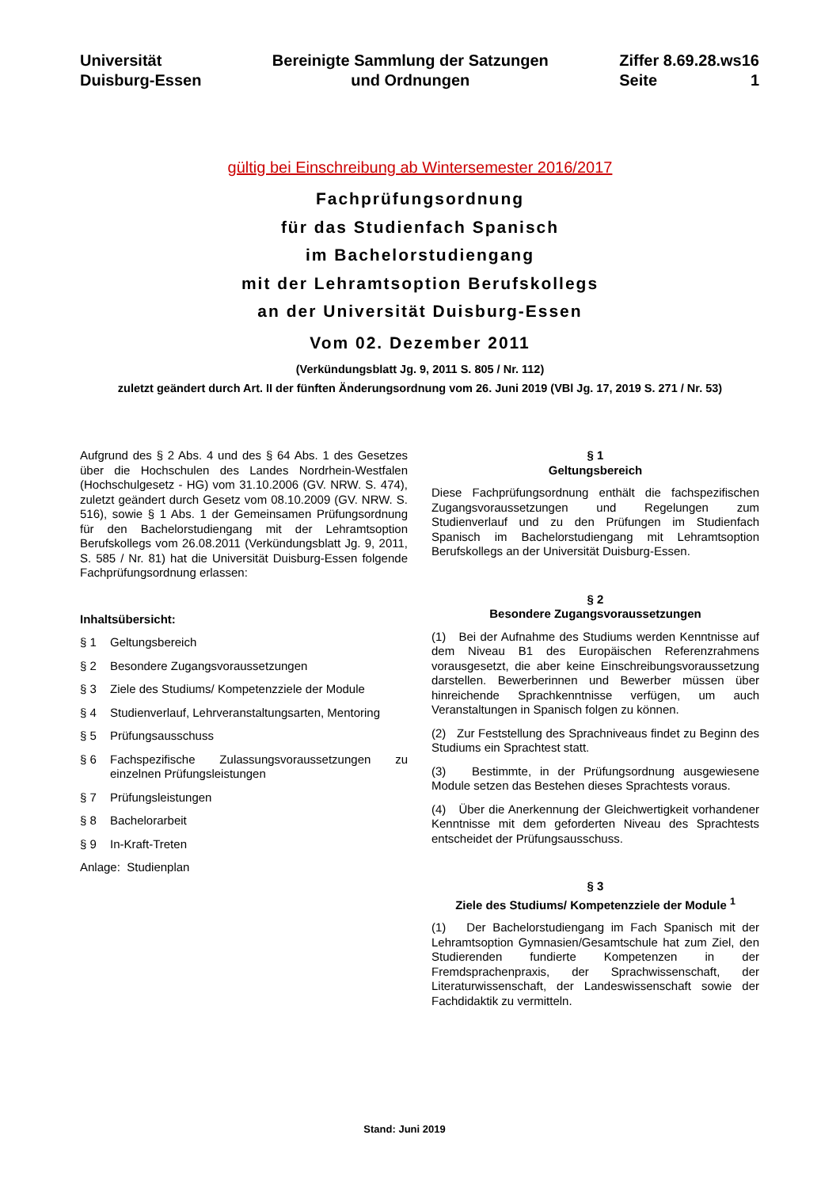Universität
Duisburg-Essen
Bereinigte Sammlung der Satzungen
und Ordnungen
Ziffer 8.69.28.ws16
Seite 1
gültig bei Einschreibung ab Wintersemester 2016/2017
Fachprüfungsordnung
für das Studienfach Spanisch
im Bachelorstudiengang
mit der Lehramtsoption Berufskollegs
an der Universität Duisburg-Essen
Vom 02. Dezember 2011
(Verkündungsblatt Jg. 9, 2011 S. 805 / Nr. 112)
zuletzt geändert durch Art. II der fünften Änderungsordnung vom 26. Juni 2019 (VBl Jg. 17, 2019 S. 271 / Nr. 53)
Aufgrund des § 2 Abs. 4 und des § 64 Abs. 1 des Gesetzes über die Hochschulen des Landes Nordrhein-Westfalen (Hochschulgesetz - HG) vom 31.10.2006 (GV. NRW. S. 474), zuletzt geändert durch Gesetz vom 08.10.2009 (GV. NRW. S. 516), sowie § 1 Abs. 1 der Gemeinsamen Prüfungsordnung für den Bachelorstudiengang mit der Lehramtsoption Berufskollegs vom 26.08.2011 (Verkündungsblatt Jg. 9, 2011, S. 585 / Nr. 81) hat die Universität Duisburg-Essen folgende Fachprüfungsordnung erlassen:
Inhaltsübersicht:
§ 1 Geltungsbereich
§ 2 Besondere Zugangsvoraussetzungen
§ 3 Ziele des Studiums/ Kompetenzziele der Module
§ 4 Studienverlauf, Lehrveranstaltungsarten, Mentoring
§ 5 Prüfungsausschuss
§ 6 Fachspezifische Zulassungsvoraussetzungen zu einzelnen Prüfungsleistungen
§ 7 Prüfungsleistungen
§ 8 Bachelorarbeit
§ 9 In-Kraft-Treten
Anlage: Studienplan
§ 1
Geltungsbereich
Diese Fachprüfungsordnung enthält die fachspezifischen Zugangsvoraussetzungen und Regelungen zum Studienverlauf und zu den Prüfungen im Studienfach Spanisch im Bachelorstudiengang mit Lehramtsoption Berufskollegs an der Universität Duisburg-Essen.
§ 2
Besondere Zugangsvoraussetzungen
(1) Bei der Aufnahme des Studiums werden Kenntnisse auf dem Niveau B1 des Europäischen Referenzrahmens vorausgesetzt, die aber keine Einschreibungsvoraussetzung darstellen. Bewerberinnen und Bewerber müssen über hinreichende Sprachkenntnisse verfügen, um auch Veranstaltungen in Spanisch folgen zu können.
(2) Zur Feststellung des Sprachniveaus findet zu Beginn des Studiums ein Sprachtest statt.
(3) Bestimmte, in der Prüfungsordnung ausgewiesene Module setzen das Bestehen dieses Sprachtests voraus.
(4) Über die Anerkennung der Gleichwertigkeit vorhandener Kenntnisse mit dem geforderten Niveau des Sprachtests entscheidet der Prüfungsausschuss.
§ 3
Ziele des Studiums/ Kompetenzziele der Module <sup>1</sup>
(1) Der Bachelorstudiengang im Fach Spanisch mit der Lehramtsoption Gymnasien/Gesamtschule hat zum Ziel, den Studierenden fundierte Kompetenzen in der Fremdsprachenpraxis, der Sprachwissenschaft, der Literaturwissenschaft, der Landeswissenschaft sowie der Fachdidaktik zu vermitteln.
Stand: Juni 2019